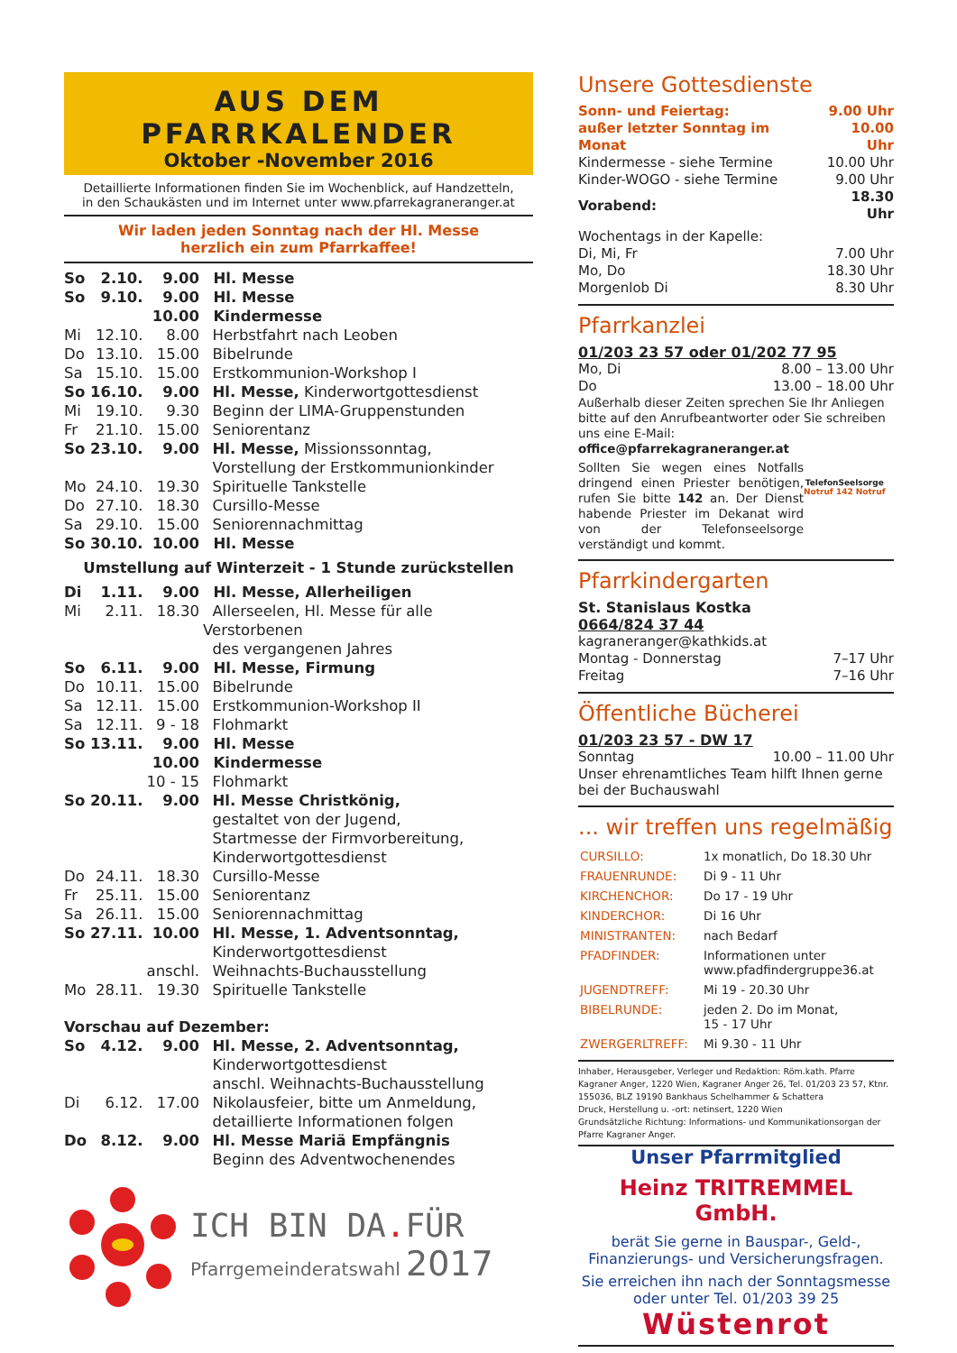AUS DEM PFARRKALENDER
Oktober -November 2016
Detaillierte Informationen finden Sie im Wochenblick, auf Handzetteln,
in den Schaukästen und im Internet unter www.pfarrekagraneranger.at
Wir laden jeden Sonntag nach der Hl. Messe
herzlich ein zum Pfarrkaffee!
| So | 2.10. | 9.00 | Hl. Messe |
| So | 9.10. | 9.00 | Hl. Messe |
| | | 10.00 | Kindermesse |
| Mi | 12.10. | 8.00 | Herbstfahrt nach Leoben |
| Do | 13.10. | 15.00 | Bibelrunde |
| Sa | 15.10. | 15.00 | Erstkommunion-Workshop I |
| So | 16.10. | 9.00 | Hl. Messe, Kinderwortgottesdienst |
| Mi | 19.10. | 9.30 | Beginn der LIMA-Gruppenstunden |
| Fr | 21.10. | 15.00 | Seniorentanz |
| So | 23.10. | 9.00 | Hl. Messe, Missionssonntag, Vorstellung der Erstkommunionkinder |
| Mo | 24.10. | 19.30 | Spirituelle Tankstelle |
| Do | 27.10. | 18.30 | Cursillo-Messe |
| Sa | 29.10. | 15.00 | Seniorennachmittag |
| So | 30.10. | 10.00 | Hl. Messe |
| Umstellung auf Winterzeit - 1 Stunde zurückstellen | | | |
| Di | 1.11. | 9.00 | Hl. Messe, Allerheiligen |
| Mi | 2.11. | 18.30 | Allerseelen, Hl. Messe für alle Verstorbenen des vergangenen Jahres |
| So | 6.11. | 9.00 | Hl. Messe, Firmung |
| Do | 10.11. | 15.00 | Bibelrunde |
| Sa | 12.11. | 15.00 | Erstkommunion-Workshop II |
| Sa | 12.11. | 9 - 18 | Flohmarkt |
| So | 13.11. | 9.00 | Hl. Messe |
| | | 10.00 | Kindermesse |
| | | 10 - 15 | Flohmarkt |
| So | 20.11. | 9.00 | Hl. Messe Christkönig, gestaltet von der Jugend, Startmesse der Firmvorbereitung, Kinderwortgottesdienst |
| Do | 24.11. | 18.30 | Cursillo-Messe |
| Fr | 25.11. | 15.00 | Seniorentanz |
| Sa | 26.11. | 15.00 | Seniorennachmittag |
| So | 27.11. | 10.00 | Hl. Messe, 1. Adventsonntag, Kinderwortgottesdienst |
| | | anschl. | Weihnachts-Buchausstellung |
| Mo | 28.11. | 19.30 | Spirituelle Tankstelle |
| Vorschau auf Dezember: | | | |
| So | 4.12. | 9.00 | Hl. Messe, 2. Adventsonntag, Kinderwortgottesdienst anschl. Weihnachts-Buchausstellung |
| Di | 6.12. | 17.00 | Nikolausfeier, bitte um Anmeldung, detaillierte Informationen folgen |
| Do | 8.12. | 9.00 | Hl. Messe Mariä Empfängnis Beginn des Adventwochenendes |
ICH BIN DA. FÜR
Pfarrgemeinderatswahl 2017
Unsere Gottesdienste
| Sonn- und Feiertag: | 9.00 Uhr |
| außer letzter Sonntag im Monat | 10.00 Uhr |
| Kindermesse - siehe Termine | 10.00 Uhr |
| Kinder-WOGO - siehe Termine | 9.00 Uhr |
| Vorabend: | 18.30 Uhr |
| Wochentags in der Kapelle: | |
| Di, Mi, Fr | 7.00 Uhr |
| Mo, Do | 18.30 Uhr |
| Morgenlob Di | 8.30 Uhr |
Pfarrkanzlei
01/203 23 57 oder 01/202 77 95
| Mo, Di | 8.00 – 13.00 Uhr |
| Do | 13.00 – 18.00 Uhr |
Außerhalb dieser Zeiten sprechen Sie Ihr Anliegen bitte auf den Anrufbeantworter oder Sie schreiben uns eine E-Mail:
office@pfarrekagraneranger.at
Sollten Sie wegen eines Notfalls dringend einen Priester benötigen, rufen Sie bitte 142 an. Der Dienst habende Priester im Dekanat wird von der Telefonseelsorge verständigt und kommt.
TelefonSeelsorge
Notruf 142 Notruf
Pfarrkindergarten
St. Stanislaus Kostka
0664/824 37 44
| kagraneranger@kathkids.at | |
| Montag - Donnerstag | 7–17 Uhr |
| Freitag | 7–16 Uhr |
Öffentliche Bücherei
01/203 23 57 - DW 17
| Sonntag | 10.00 – 11.00 Uhr |
Unser ehrenamtliches Team hilft Ihnen gerne bei der Buchauswahl
... wir treffen uns regelmäßig
| CURSILLO: | 1x monatlich, Do 18.30 Uhr |
| FRAUENRUNDE: | Di 9 - 11 Uhr |
| KIRCHENCHOR: | Do 17 - 19 Uhr |
| KINDERCHOR: | Di 16 Uhr |
| MINISTRANTEN: | nach Bedarf |
| PFADFINDER: | Informationen unter www.pfadfindergruppe36.at |
| JUGENDTREFF: | Mi 19 - 20.30 Uhr |
| BIBELRUNDE: | jeden 2. Do im Monat, 15 - 17 Uhr |
| ZWERGERLTREFF: | Mi 9.30 - 11 Uhr |
Inhaber, Herausgeber, Verleger und Redaktion: Röm.kath. Pfarre Kagraner Anger, 1220 Wien, Kagraner Anger 26, Tel. 01/203 23 57, Ktnr. 155036, BLZ 19190 Bankhaus Schelhammer & Schattera
Druck, Herstellung u. -ort: netinsert, 1220 Wien
Grundsätzliche Richtung: Informations- und Kommunikationsorgan der Pfarre Kagraner Anger.
Unser Pfarrmitglied
Heinz TRITREMMEL GmbH.
berät Sie gerne in Bauspar-, Geld-,
Finanzierungs- und Versicherungsfragen.
Sie erreichen ihn nach der Sonntagsmesse
oder unter Tel. 01/203 39 25
Wüstenrot